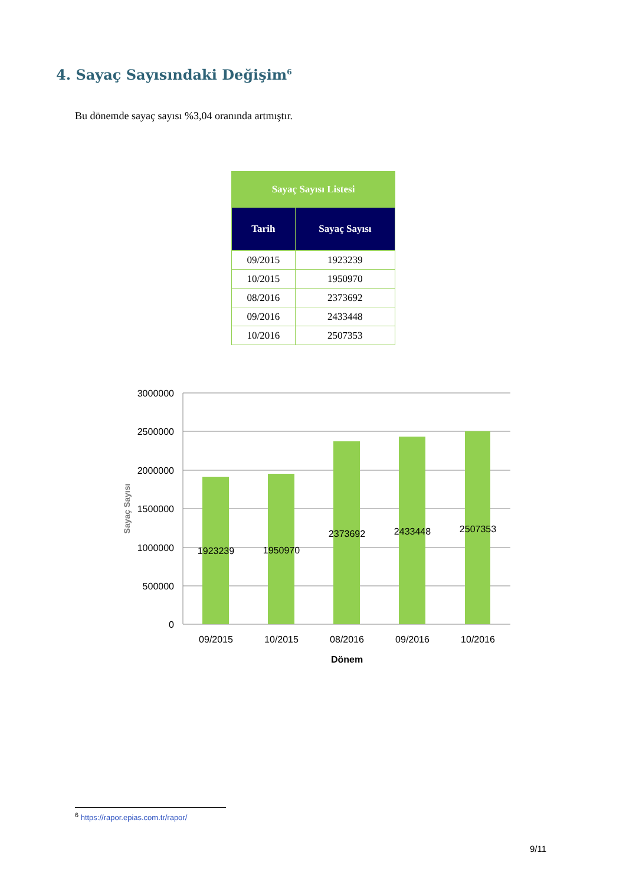4. Sayaç Sayısındaki Değişim<sup>6</sup>
Bu dönemde sayaç sayısı %3,04 oranında artmıştır.
| Sayaç Sayısı Listesi | |
| --- | --- |
| Tarih | Sayaç Sayısı |
| 09/2015 | 1923239 |
| 10/2015 | 1950970 |
| 08/2016 | 2373692 |
| 09/2016 | 2433448 |
| 10/2016 | 2507353 |
3000000
2500000
2000000
1500000
1000000
500000
0
1923239
1950970
2373692
2433448
2507353
09/2015
10/2015
08/2016
09/2016
10/2016
Dönem
Sayaç Sayısı
<sup>6</sup> https://rapor.epias.com.tr/rapor/
9/11